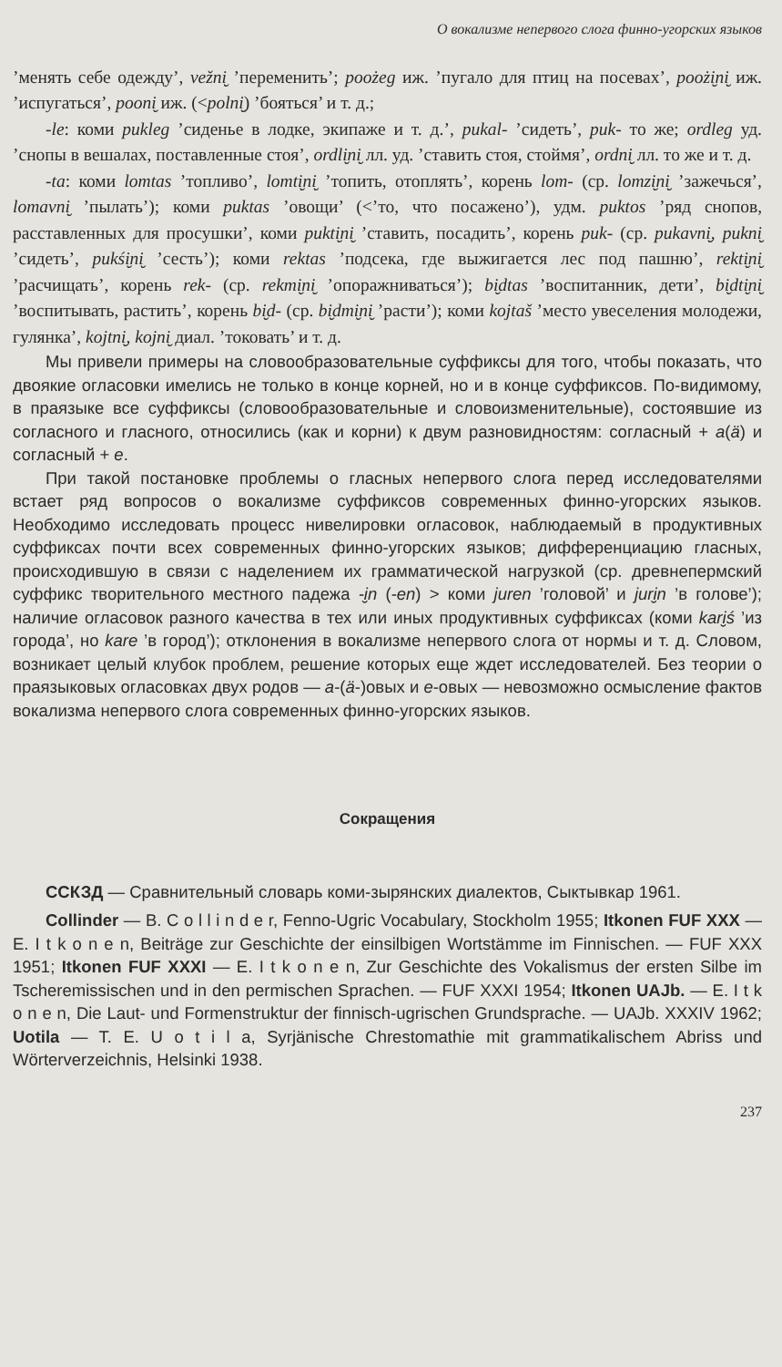О вокализме непервого слога финно-угорских языков
’менять себе одежду’, vežni̮ ’переменить’; poożeg иж. ’пугало для птиц на посевах’, poożi̮ni̮ иж. ’испугаться’, pooni̮ иж. (<polni̮) ’бояться’ и т. д.;
-le: коми pukleg ’сиденье в лодке, экипаже и т. д.’, pukal- ’сидеть’, puk- то же; ordleg уд. ’снопы в вешалах, поставленные стоя’, ordli̮ni̮ лл. уд. ’ставить стоя, стоймя’, ordni̮ лл. то же и т. д.
-ta: коми lomtas ’топливо’, lomti̮ni̮ ’топить, отоплять’, корень lom- (ср. lomzi̮ni̮ ’зажечься’, lomavni̮ ’пылать’); коми puktas ’овощи’ (<’то, что посажено’), удм. puktos ’ряд снопов, расставленных для просушки’, коми pukti̮ni̮ ’ставить, посадить’, корень puk- (ср. pukavni̮, pukni̮ ’сидеть’, pukśi̮ni̮ ’сесть’); коми rektas ’подсека, где выжигается лес под пашню’, rekti̮ni̮ ’расчищать’, корень rek- (ср. rekmi̮ni̮ ’опоражниваться’); bi̮dtas ’воспитанник, дети’, bi̮dti̮ni̮ ’воспитывать, растить’, корень bi̮d- (ср. bi̮dmi̮ni̮ ’расти’); коми kojtaš ’место увеселения молодежи, гулянка’, kojtni̮, kojni̮ диал. ’токовать’ и т. д.
Мы привели примеры на словообразовательные суффиксы для того, чтобы показать, что двоякие огласовки имелись не только в конце корней, но и в конце суффиксов. По-видимому, в праязыке все суффиксы (словообразовательные и словоизменительные), состоявшие из согласного и гласного, относились (как и корни) к двум разновидностям: согласный + a(ä) и согласный + e.
При такой постановке проблемы о гласных непервого слога перед исследователями встает ряд вопросов о вокализме суффиксов современных финно-угорских языков. Необходимо исследовать процесс нивелировки огласовок, наблюдаемый в продуктивных суффиксах почти всех современных финно-угорских языков; дифференциацию гласных, происходившую в связи с наделением их грамматической нагрузкой (ср. древнепермский суффикс творительного местного падежа -i̮n (-en) > коми juren ’головой’ и juri̮n ’в голове’); наличие огласовок разного качества в тех или иных продуктивных суффиксах (коми kari̮ś ’из города’, но kare ’в город’); отклонения в вокализме непервого слога от нормы и т. д. Словом, возникает целый клубок проблем, решение которых еще ждет исследователей. Без теории о праязыковых огласовках двух родов — a-(ä-)овых и e-овых — невозможно осмысление фактов вокализма непервого слога современных финно-угорских языков.
Сокращения
ССКЗД — Сравнительный словарь коми-зырянских диалектов, Сыктывкар 1961.
Collinder — B. C o l l i n d e r, Fenno-Ugric Vocabulary, Stockholm 1955; Itkonen FUF XXX — E. I t k o n e n, Beiträge zur Geschichte der einsilbigen Wortstämme im Finnischen. — FUF XXX 1951; Itkonen FUF XXXI — E. I t k o n e n, Zur Geschichte des Vokalismus der ersten Silbe im Tscheremissischen und in den permischen Sprachen. — FUF XXXI 1954; Itkonen UAJb. — E. I t k o n e n, Die Laut- und Formenstruktur der finnisch-ugrischen Grundsprache. — UAJb. XXXIV 1962; Uotila — T. E. U o t i l a, Syrjänische Chrestomathie mit grammatikalischem Abriss und Wörterverzeichnis, Helsinki 1938.
237